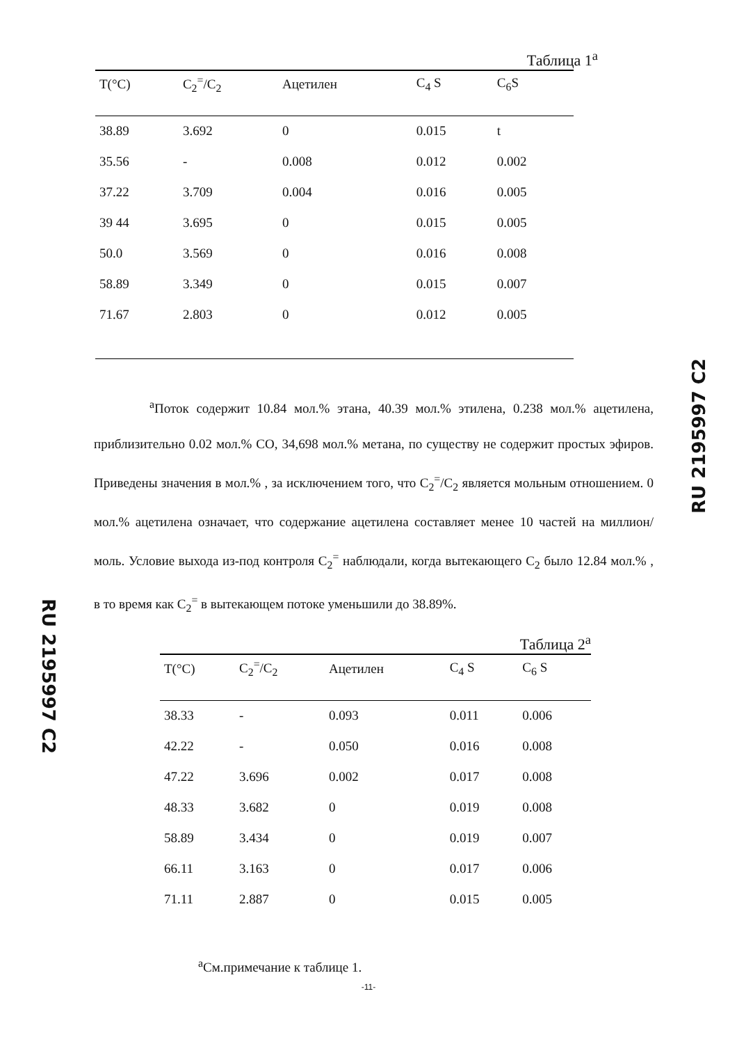RU 2195997 C2
Таблица 1<sup>а</sup>
| T(°C) | C<sub>2</sub><sup>=</sup>/C<sub>2</sub> | Ацетилен | C<sub>4</sub> S | C<sub>6</sub>S |
| --- | --- | --- | --- | --- |
| 38.89 | 3.692 | 0 | 0.015 | t |
| 35.56 | - | 0.008 | 0.012 | 0.002 |
| 37.22 | 3.709 | 0.004 | 0.016 | 0.005 |
| 39 44 | 3.695 | 0 | 0.015 | 0.005 |
| 50.0 | 3.569 | 0 | 0.016 | 0.008 |
| 58.89 | 3.349 | 0 | 0.015 | 0.007 |
| 71.67 | 2.803 | 0 | 0.012 | 0.005 |
<sup>а</sup>Поток содержит 10.84 мол.% этана, 40.39 мол.% этилена, 0.238 мол.% ацетилена, приблизительно 0.02 мол.% CO, 34,698 мол.% метана, по существу не содержит простых эфиров. Приведены значения в мол.% , за исключением того, что C<sub>2</sub><sup>=</sup>/C<sub>2</sub> является мольным отношением. 0 мол.% ацетилена означает, что содержание ацетилена составляет менее 10 частей на миллион/моль. Условие выхода из-под контроля C<sub>2</sub><sup>=</sup> наблюдали, когда вытекающего C<sub>2</sub> было 12.84 мол.% , в то время как C<sub>2</sub><sup>=</sup> в вытекающем потоке уменьшили до 38.89%.
Таблица 2<sup>а</sup>
| T(°C) | C<sub>2</sub><sup>=</sup>/C<sub>2</sub> | Ацетилен | C<sub>4</sub> S | C<sub>6</sub> S |
| --- | --- | --- | --- | --- |
| 38.33 | - | 0.093 | 0.011 | 0.006 |
| 42.22 | - | 0.050 | 0.016 | 0.008 |
| 47.22 | 3.696 | 0.002 | 0.017 | 0.008 |
| 48.33 | 3.682 | 0 | 0.019 | 0.008 |
| 58.89 | 3.434 | 0 | 0.019 | 0.007 |
| 66.11 | 3.163 | 0 | 0.017 | 0.006 |
| 71.11 | 2.887 | 0 | 0.015 | 0.005 |
<sup>а</sup>См.примечание к таблице 1.
-11-
RU 2195997 C2